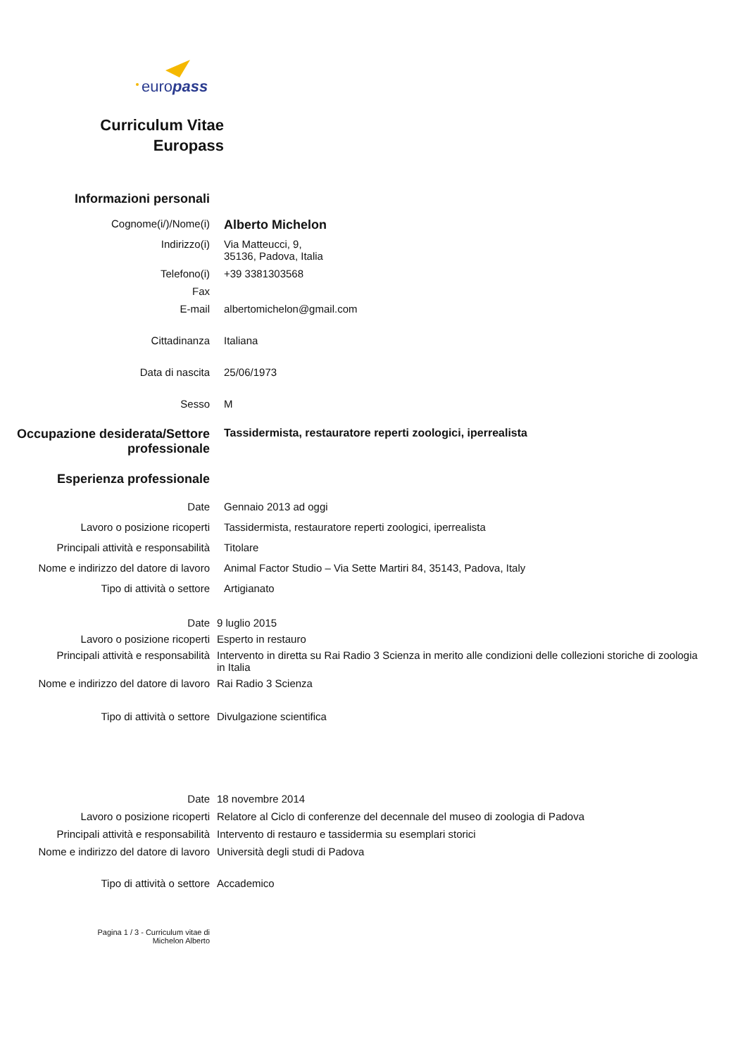europass
Curriculum Vitae
Europass
Informazioni personali
Cognome(i/)/Nome(i)
Alberto Michelon
Indirizzo(i) Via Matteucci, 9,
35136, Padova, Italia
Telefono(i) +39 3381303568
Fax
E-mail albertomichelon@gmail.com
Cittadinanza Italiana
Data di nascita 25/06/1973
Sesso M
Occupazione desiderata/Settore professionale
Tassidermista, restauratore reperti zoologici, iperrealista
Esperienza professionale
Date Gennaio 2013 ad oggi
Lavoro o posizione ricoperti Tassidermista, restauratore reperti zoologici, iperrealista
Principali attività e responsabilità
Titolare
Nome e indirizzo del datore di lavoro
Animal Factor Studio – Via Sette Martiri 84, 35143, Padova, Italy
Tipo di attività o settore Artigianato
Date 9 luglio 2015
Lavoro o posizione ricoperti Esperto in restauro
Principali attività e responsabilità
Intervento in diretta su Rai Radio 3 Scienza in merito alle condizioni delle collezioni storiche di zoologia in Italia
Nome e indirizzo del datore di lavoro
Rai Radio 3 Scienza
Tipo di attività o settore Divulgazione scientifica
Date 18 novembre 2014
Lavoro o posizione ricoperti Relatore al Ciclo di conferenze del decennale del museo di zoologia di Padova
Principali attività e responsabilità
Intervento di restauro e tassidermia su esemplari storici
Nome e indirizzo del datore di lavoro
Università degli studi di Padova
Tipo di attività o settore Accademico
Pagina 1 / 3 - Curriculum vitae di
Michelon Alberto